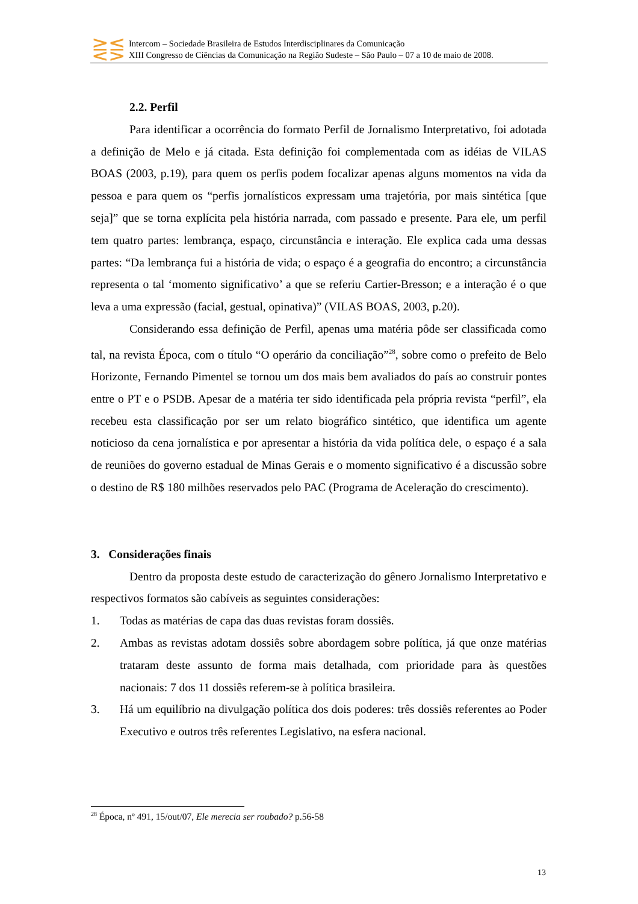⋛⋚
Intercom – Sociedade Brasileira de Estudos Interdisciplinares da Comunicação
XIII Congresso de Ciências da Comunicação na Região Sudeste – São Paulo – 07 a 10 de maio de 2008.
2.2. Perfil
Para identificar a ocorrência do formato Perfil de Jornalismo Interpretativo, foi adotada a definição de Melo e já citada. Esta definição foi complementada com as idéias de VILAS BOAS (2003, p.19), para quem os perfis podem focalizar apenas alguns momentos na vida da pessoa e para quem os “perfis jornalísticos expressam uma trajetória, por mais sintética [que seja]” que se torna explícita pela história narrada, com passado e presente. Para ele, um perfil tem quatro partes: lembrança, espaço, circunstância e interação. Ele explica cada uma dessas partes: “Da lembrança fui a história de vida; o espaço é a geografia do encontro; a circunstância representa o tal ‘momento significativo’ a que se referiu Cartier-Bresson; e a interação é o que leva a uma expressão (facial, gestual, opinativa)” (VILAS BOAS, 2003, p.20).
Considerando essa definição de Perfil, apenas uma matéria pôde ser classificada como tal, na revista Época, com o título “O operário da conciliação”<sup>28</sup>, sobre como o prefeito de Belo Horizonte, Fernando Pimentel se tornou um dos mais bem avaliados do país ao construir pontes entre o PT e o PSDB. Apesar de a matéria ter sido identificada pela própria revista “perfil”, ela recebeu esta classificação por ser um relato biográfico sintético, que identifica um agente noticioso da cena jornalística e por apresentar a história da vida política dele, o espaço é a sala de reuniões do governo estadual de Minas Gerais e o momento significativo é a discussão sobre o destino de R$ 180 milhões reservados pelo PAC (Programa de Aceleração do crescimento).
3. Considerações finais
Dentro da proposta deste estudo de caracterização do gênero Jornalismo Interpretativo e respectivos formatos são cabíveis as seguintes considerações:
1. Todas as matérias de capa das duas revistas foram dossiês.
2. Ambas as revistas adotam dossiês sobre abordagem sobre política, já que onze matérias trataram deste assunto de forma mais detalhada, com prioridade para às questões nacionais: 7 dos 11 dossiês referem-se à política brasileira.
3. Há um equilíbrio na divulgação política dos dois poderes: três dossiês referentes ao Poder Executivo e outros três referentes Legislativo, na esfera nacional.
<sup>28</sup> Época, nº 491, 15/out/07, Ele merecia ser roubado? p.56-58
13